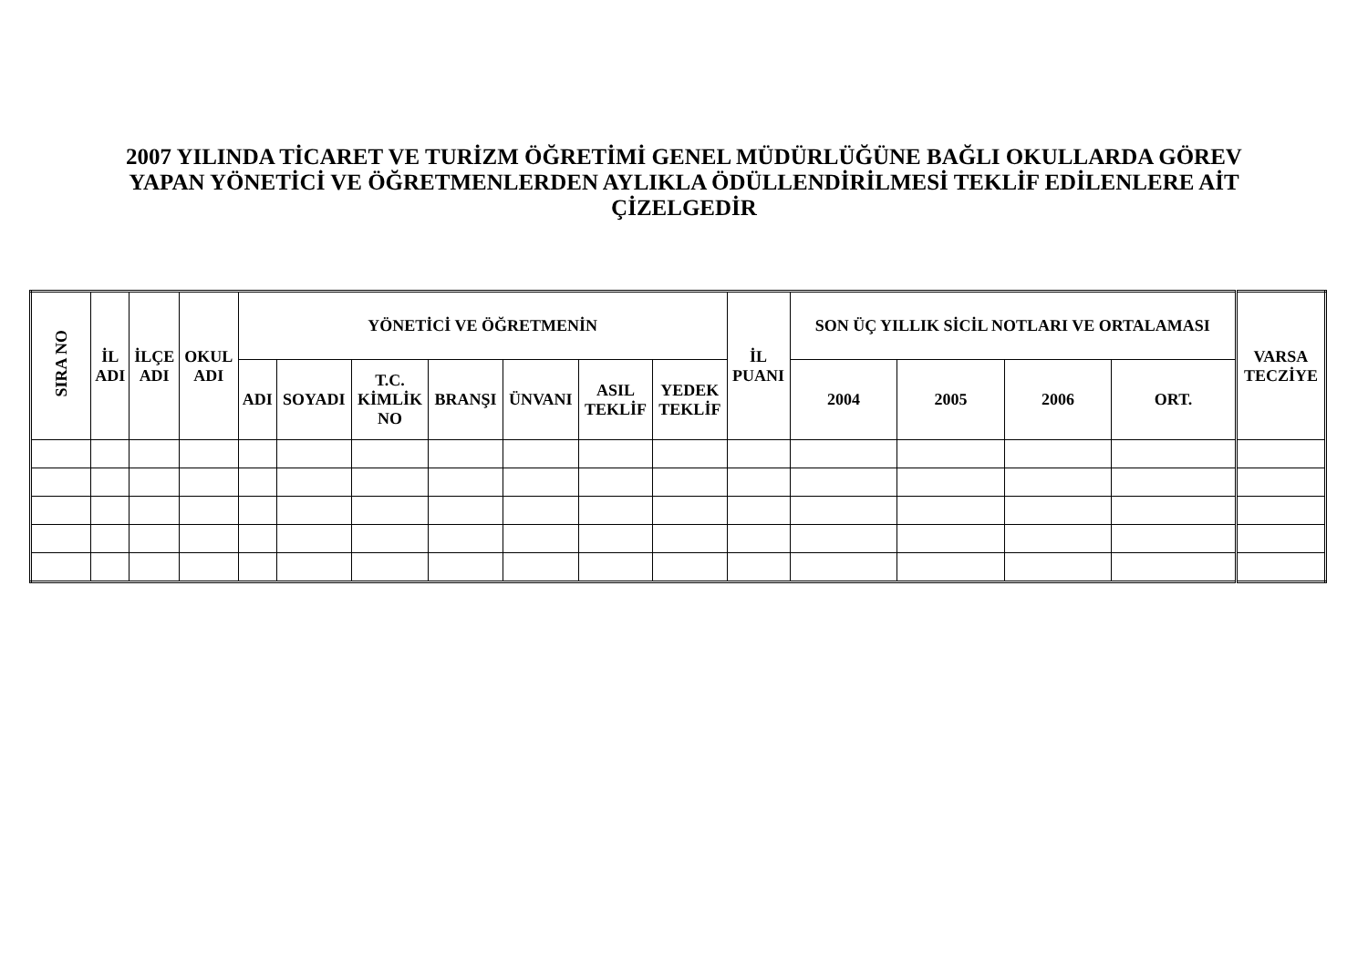2007 YILINDA TİCARET VE TURİZM ÖĞRETİMİ GENEL MÜDÜRLÜĞÜNE BAĞLI OKULLARDA GÖREV
YAPAN YÖNETİCİ VE ÖĞRETMENLERDEN AYLIKLA ÖDÜLLENDİRİLMESİ TEKLİF EDİLENLERE AİT
ÇİZELGEDİR
| SIRA NO | İL ADI | İLÇE ADI | OKUL ADI | YÖNETİCİ VE ÖĞRETMENİN | | | | | | | İL PUANI | SON ÜÇ YILLIK SİCİL NOTLARI VE ORTALAMASI | | | | VARSA TECZİYE |
| --- | --- | --- | --- | --- | --- | --- | --- | --- | --- | --- | --- | --- | --- | --- | --- | --- |
| | | | | ADI | SOYADI | T.C. KİMLİK NO | BRANŞI | ÜNVANI | ASIL TEKLİF | YEDEK TEKLİF | | 2004 | 2005 | 2006 | ORT. | |